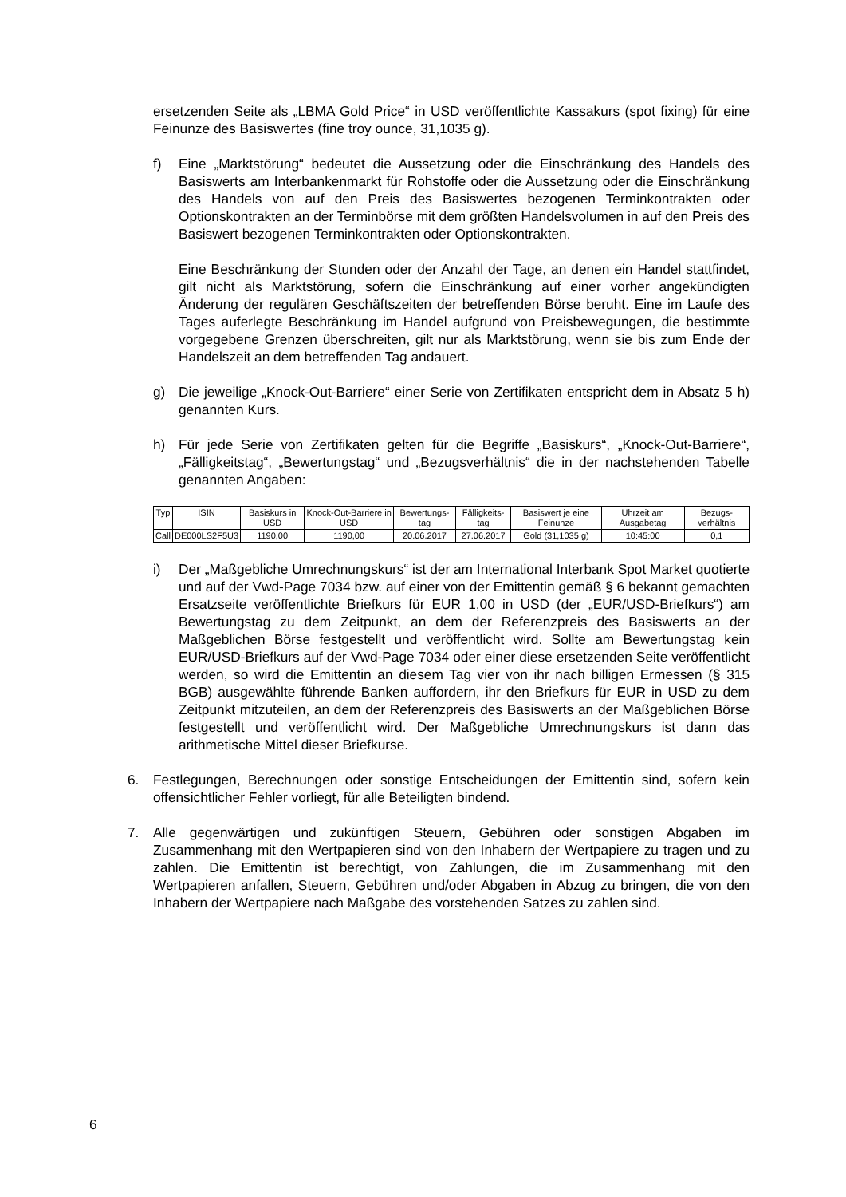ersetzenden Seite als „LBMA Gold Price“ in USD veröffentlichte Kassakurs (spot fixing) für eine Feinunze des Basiswertes (fine troy ounce, 31,1035 g).
f) Eine „Marktstörung“ bedeutet die Aussetzung oder die Einschränkung des Handels des Basiswerts am Interbankenmarkt für Rohstoffe oder die Aussetzung oder die Einschränkung des Handels von auf den Preis des Basiswertes bezogenen Terminkontrakten oder Optionskontrakten an der Terminbörse mit dem größten Handelsvolumen in auf den Preis des Basiswert bezogenen Terminkontrakten oder Optionskontrakten.
Eine Beschränkung der Stunden oder der Anzahl der Tage, an denen ein Handel stattfindet, gilt nicht als Marktstörung, sofern die Einschränkung auf einer vorher angekündigten Änderung der regulären Geschäftszeiten der betreffenden Börse beruht. Eine im Laufe des Tages auferlegte Beschränkung im Handel aufgrund von Preisbewegungen, die bestimmte vorgegebene Grenzen überschreiten, gilt nur als Marktstörung, wenn sie bis zum Ende der Handelszeit an dem betreffenden Tag andauert.
g) Die jeweilige „Knock-Out-Barriere“ einer Serie von Zertifikaten entspricht dem in Absatz 5 h) genannten Kurs.
h) Für jede Serie von Zertifikaten gelten für die Begriffe „Basiskurs“, „Knock-Out-Barriere“, „Fälligkeitstag“, „Bewertungstag“ und „Bezugsverhältnis“ die in der nachstehenden Tabelle genannten Angaben:
| Typ | ISIN | Basiskurs in USD | Knock-Out-Barriere in USD | Bewertungs-tag | Fälligkeits-tag | Basiswert je eine Feinunze | Uhrzeit am Ausgabetag | Bezugs-verhältnis |
| --- | --- | --- | --- | --- | --- | --- | --- | --- |
| Call | DE000LS2F5U3 | 1190,00 | 1190,00 | 20.06.2017 | 27.06.2017 | Gold (31,1035 g) | 10:45:00 | 0,1 |
i) Der „Maßgebliche Umrechnungskurs“ ist der am International Interbank Spot Market quotierte und auf der Vwd-Page 7034 bzw. auf einer von der Emittentin gemäß § 6 bekannt gemachten Ersatzseite veröffentlichte Briefkurs für EUR 1,00 in USD (der „EUR/USD-Briefkurs“) am Bewertungstag zu dem Zeitpunkt, an dem der Referenzpreis des Basiswerts an der Maßgeblichen Börse festgestellt und veröffentlicht wird. Sollte am Bewertungstag kein EUR/USD-Briefkurs auf der Vwd-Page 7034 oder einer diese ersetzenden Seite veröffentlicht werden, so wird die Emittentin an diesem Tag vier von ihr nach billigen Ermessen (§ 315 BGB) ausgewählte führende Banken auffordern, ihr den Briefkurs für EUR in USD zu dem Zeitpunkt mitzuteilen, an dem der Referenzpreis des Basiswerts an der Maßgeblichen Börse festgestellt und veröffentlicht wird. Der Maßgebliche Umrechnungskurs ist dann das arithmetische Mittel dieser Briefkurse.
6. Festlegungen, Berechnungen oder sonstige Entscheidungen der Emittentin sind, sofern kein offensichtlicher Fehler vorliegt, für alle Beteiligten bindend.
7. Alle gegenwärtigen und zukünftigen Steuern, Gebühren oder sonstigen Abgaben im Zusammenhang mit den Wertpapieren sind von den Inhabern der Wertpapiere zu tragen und zu zahlen. Die Emittentin ist berechtigt, von Zahlungen, die im Zusammenhang mit den Wertpapieren anfallen, Steuern, Gebühren und/oder Abgaben in Abzug zu bringen, die von den Inhabern der Wertpapiere nach Maßgabe des vorstehenden Satzes zu zahlen sind.
6